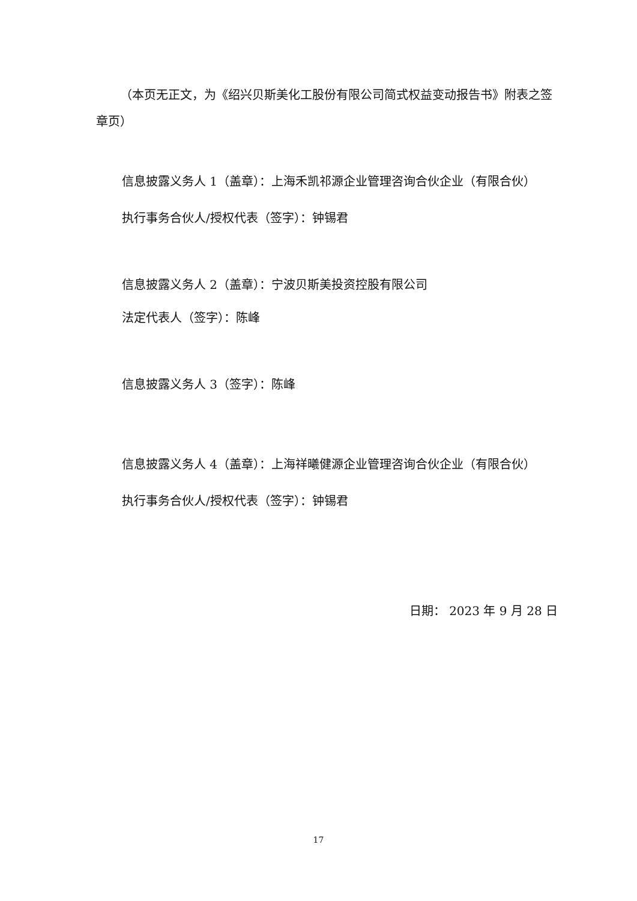（本页无正文，为《绍兴贝斯美化工股份有限公司简式权益变动报告书》附表之签章页）
信息披露义务人 1（盖章）：上海禾凯祁源企业管理咨询合伙企业（有限合伙）
执行事务合伙人/授权代表（签字）：钟锡君
信息披露义务人 2（盖章）：宁波贝斯美投资控股有限公司
法定代表人（签字）：陈峰
信息披露义务人 3（签字）：陈峰
信息披露义务人 4（盖章）：上海祥曦健源企业管理咨询合伙企业（有限合伙）
执行事务合伙人/授权代表（签字）：钟锡君
日期： 2023 年 9 月 28 日
17